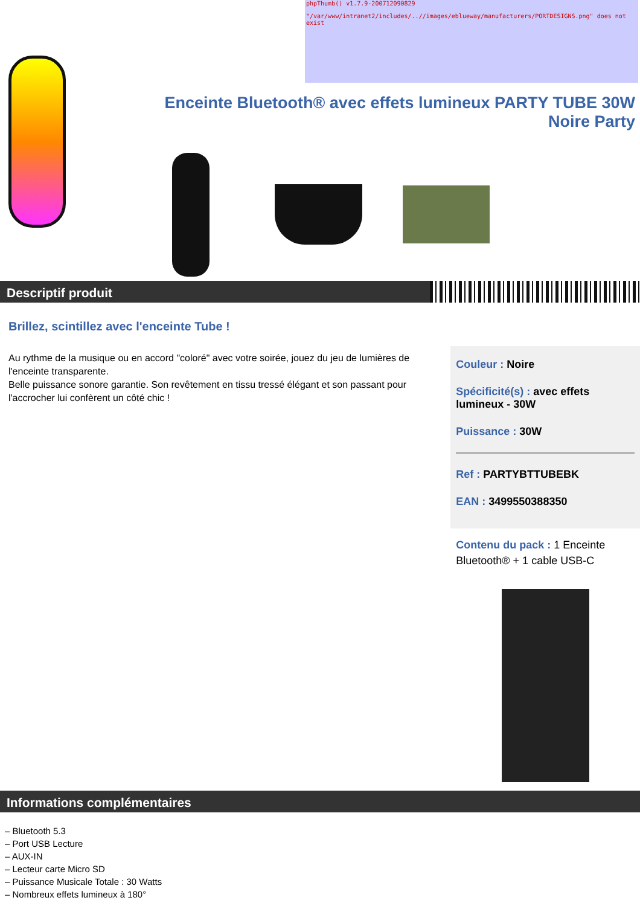phpThumb() v1.7.9-200712090829
"/var/www/intranet2/includes/..//images/eblueway/manufacturers/PORTDESIGNS.png" does not exist
Enceinte Bluetooth® avec effets lumineux PARTY TUBE 30W Noire Party
Descriptif produit
Brillez, scintillez avec l'enceinte Tube !
Au rythme de la musique ou en accord "coloré" avec votre soirée, jouez du jeu de lumières de l'enceinte transparente.
Belle puissance sonore garantie. Son revêtement en tissu tressé élégant et son passant pour l'accrocher lui confèrent un côté chic !
Couleur : Noire
Spécificité(s) : avec effets lumineux - 30W
Puissance : 30W
Ref : PARTYBTTUBEBK
EAN : 3499550388350
Contenu du pack : 1 Enceinte Bluetooth® + 1 cable USB-C
Informations complémentaires
– Bluetooth 5.3
– Port USB Lecture
– AUX-IN
– Lecteur carte Micro SD
– Puissance Musicale Totale : 30 Watts
– Nombreux effets lumineux à 180°